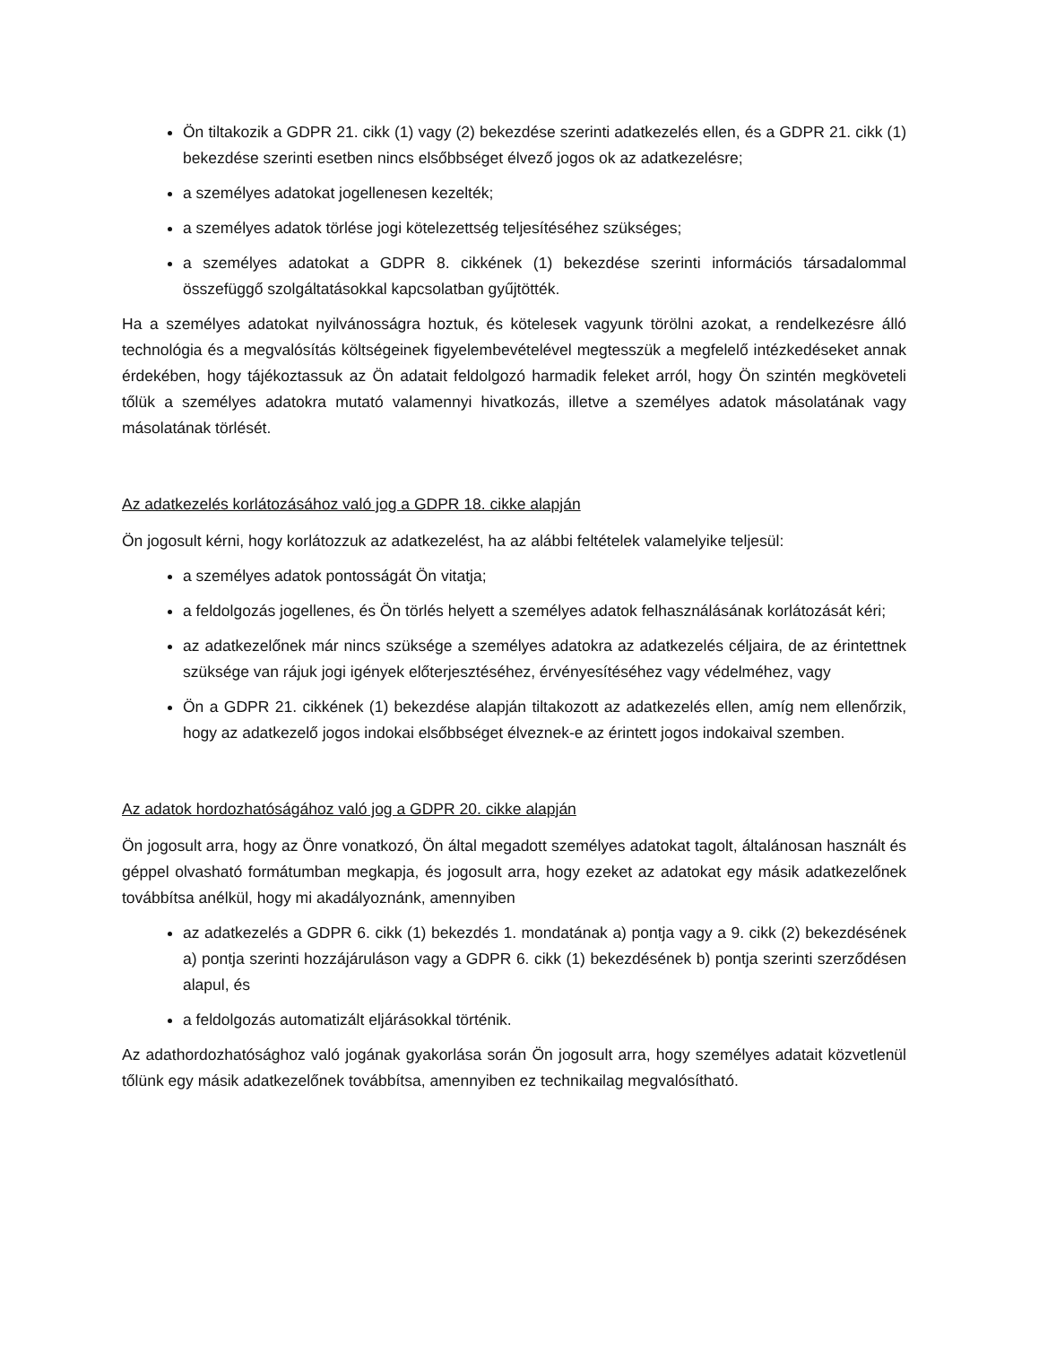Ön tiltakozik a GDPR 21. cikk (1) vagy (2) bekezdése szerinti adatkezelés ellen, és a GDPR 21. cikk (1) bekezdése szerinti esetben nincs elsőbbséget élvező jogos ok az adatkezelésre;
a személyes adatokat jogellenesen kezelték;
a személyes adatok törlése jogi kötelezettség teljesítéséhez szükséges;
a személyes adatokat a GDPR 8. cikkének (1) bekezdése szerinti információs társadalommal összefüggő szolgáltatásokkal kapcsolatban gyűjtötték.
Ha a személyes adatokat nyilvánosságra hoztuk, és kötelesek vagyunk törölni azokat, a rendelkezésre álló technológia és a megvalósítás költségeinek figyelembevételével megtesszük a megfelelő intézkedéseket annak érdekében, hogy tájékoztassuk az Ön adatait feldolgozó harmadik feleket arról, hogy Ön szintén megköveteli tőlük a személyes adatokra mutató valamennyi hivatkozás, illetve a személyes adatok másolatának vagy másolatának törlését.
Az adatkezelés korlátozásához való jog a GDPR 18. cikke alapján
Ön jogosult kérni, hogy korlátozzuk az adatkezelést, ha az alábbi feltételek valamelyike teljesül:
a személyes adatok pontosságát Ön vitatja;
a feldolgozás jogellenes, és Ön törlés helyett a személyes adatok felhasználásának korlátozását kéri;
az adatkezelőnek már nincs szüksége a személyes adatokra az adatkezelés céljaira, de az érintettnek szüksége van rájuk jogi igények előterjesztéséhez, érvényesítéséhez vagy védelméhez, vagy
Ön a GDPR 21. cikkének (1) bekezdése alapján tiltakozott az adatkezelés ellen, amíg nem ellenőrzik, hogy az adatkezelő jogos indokai elsőbbséget élveznek-e az érintett jogos indokaival szemben.
Az adatok hordozhatóságához való jog a GDPR 20. cikke alapján
Ön jogosult arra, hogy az Önre vonatkozó, Ön által megadott személyes adatokat tagolt, általánosan használt és géppel olvasható formátumban megkapja, és jogosult arra, hogy ezeket az adatokat egy másik adatkezelőnek továbbítsa anélkül, hogy mi akadályoznánk, amennyiben
az adatkezelés a GDPR 6. cikk (1) bekezdés 1. mondatának a) pontja vagy a 9. cikk (2) bekezdésének a) pontja szerinti hozzájáruláson vagy a GDPR 6. cikk (1) bekezdésének b) pontja szerinti szerződésen alapul, és
a feldolgozás automatizált eljárásokkal történik.
Az adathordozhatósághoz való jogának gyakorlása során Ön jogosult arra, hogy személyes adatait közvetlenül tőlünk egy másik adatkezelőnek továbbítsa, amennyiben ez technikailag megvalósítható.